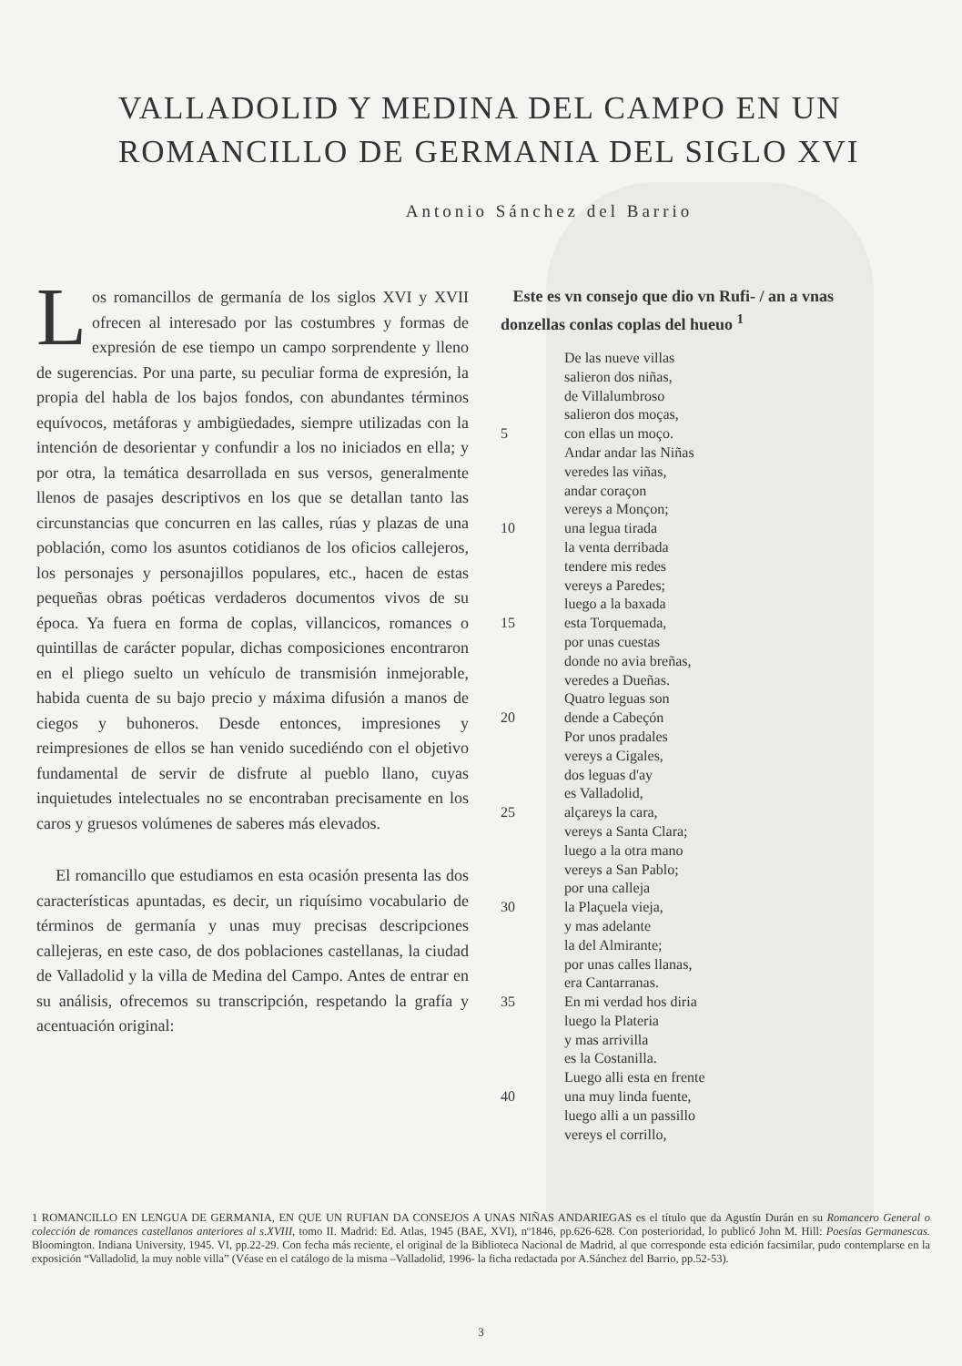VALLADOLID Y MEDINA DEL CAMPO EN UN ROMANCILLO DE GERMANIA DEL SIGLO XVI
Antonio Sánchez del Barrio
Los romancillos de germanía de los siglos XVI y XVII ofrecen al interesado por las costumbres y formas de expresión de ese tiempo un campo sorprendente y lleno de sugerencias. Por una parte, su peculiar forma de expresión, la propia del habla de los bajos fondos, con abundantes términos equívocos, metáforas y ambigüedades, siempre utilizadas con la intención de desorientar y confundir a los no iniciados en ella; y por otra, la temática desarrollada en sus versos, generalmente llenos de pasajes descriptivos en los que se detallan tanto las circunstancias que concurren en las calles, rúas y plazas de una población, como los asuntos cotidianos de los oficios callejeros, los personajes y personajillos populares, etc., hacen de estas pequeñas obras poéticas verdaderos documentos vivos de su época. Ya fuera en forma de coplas, villancicos, romances o quintillas de carácter popular, dichas composiciones encontraron en el pliego suelto un vehículo de transmisión inmejorable, habida cuenta de su bajo precio y máxima difusión a manos de ciegos y buhoneros. Desde entonces, impresiones y reimpresiones de ellos se han venido sucediéndo con el objetivo fundamental de servir de disfrute al pueblo llano, cuyas inquietudes intelectuales no se encontraban precisamente en los caros y gruesos volúmenes de saberes más elevados.
El romancillo que estudiamos en esta ocasión presenta las dos características apuntadas, es decir, un riquísimo vocabulario de términos de germanía y unas muy precisas descripciones callejeras, en este caso, de dos poblaciones castellanas, la ciudad de Valladolid y la villa de Medina del Campo. Antes de entrar en su análisis, ofrecemos su transcripción, respetando la grafía y acentuación original:
Este es vn consejo que dio vn Rufi- / an a vnas donzellas conlas coplas del hueuo <sup>1</sup>
De las nueve villas
salieron dos niñas,
de Villalumbroso
salieron dos moças,
5 con ellas un moço.
Andar andar las Niñas
veredes las viñas,
andar coraçon
vereys a Monçon;
10 una legua tirada
la venta derribada
tendere mis redes
vereys a Paredes;
luego a la baxada
15 esta Torquemada,
por unas cuestas
donde no avia breñas,
veredes a Dueñas.
Quatro leguas son
20 dende a Cabeçón
Por unos pradales
vereys a Cigales,
dos leguas d'ay
es Valladolid,
25 alçareys la cara,
vereys a Santa Clara;
luego a la otra mano
vereys a San Pablo;
por una calleja
30 la Plaçuela vieja,
y mas adelante
la del Almirante;
por unas calles llanas,
era Cantarranas.
35 En mi verdad hos diria
luego la Plateria
y mas arrivilla
es la Costanilla.
Luego alli esta en frente
40 una muy linda fuente,
luego alli a un passillo
vereys el corrillo,
1 ROMANCILLO EN LENGUA DE GERMANIA, EN QUE UN RUFIAN DA CONSEJOS A UNAS NIÑAS ANDARIEGAS es el título que da Agustín Durán en su Romancero General o colección de romances castellanos anteriores al s.XVIII, tomo II. Madrid: Ed. Atlas, 1945 (BAE, XVI), nº1846, pp.626-628. Con posterioridad, lo publicó John M. Hill: Poesías Germanescas. Bloomington. Indiana University, 1945. VI, pp.22-29. Con fecha más reciente, el original de la Biblioteca Nacional de Madrid, al que corresponde esta edición facsimilar, pudo contemplarse en la exposición “Valladolid, la muy noble villa” (Véase en el catálogo de la misma –Valladolid, 1996- la ficha redactada por A.Sánchez del Barrio, pp.52-53).
3